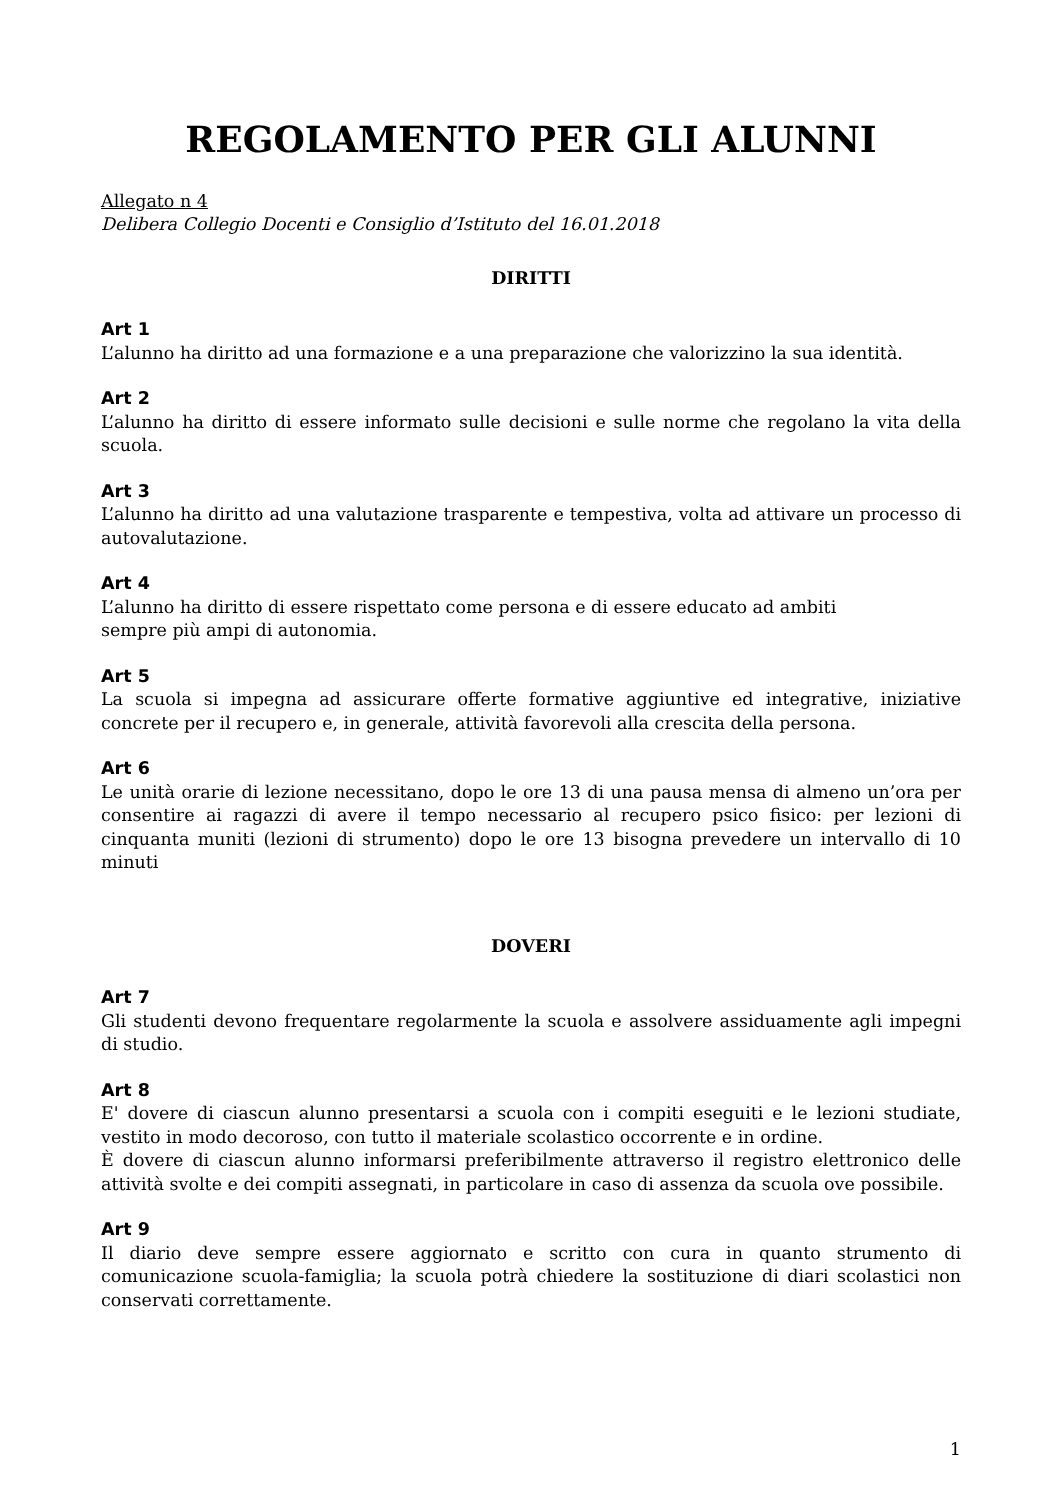REGOLAMENTO PER GLI ALUNNI
Allegato n 4
Delibera Collegio Docenti e Consiglio d’Istituto del 16.01.2018
DIRITTI
Art 1
L’alunno ha diritto ad una formazione e a una preparazione che valorizzino la sua identità.
Art 2
L’alunno ha diritto di essere informato sulle decisioni e sulle norme che regolano la vita della scuola.
Art 3
L’alunno ha diritto ad una valutazione trasparente e tempestiva, volta ad attivare un processo di autovalutazione.
Art 4
L’alunno ha diritto di essere rispettato come persona e di essere educato ad ambiti
sempre più ampi di autonomia.
Art 5
La scuola si impegna ad assicurare offerte formative aggiuntive ed integrative, iniziative concrete per il recupero e, in generale, attività favorevoli alla crescita della persona.
Art 6
Le unità orarie di lezione necessitano, dopo le ore 13 di una pausa mensa di almeno un’ora per consentire ai ragazzi di avere il tempo necessario al recupero psico fisico: per lezioni di cinquanta muniti (lezioni di strumento) dopo le ore 13 bisogna prevedere un intervallo di 10 minuti
DOVERI
Art 7
Gli studenti devono frequentare regolarmente la scuola e assolvere assiduamente agli impegni di studio.
Art 8
E' dovere di ciascun alunno presentarsi a scuola con i compiti eseguiti e le lezioni studiate, vestito in modo decoroso, con tutto il materiale scolastico occorrente e in ordine.
È dovere di ciascun alunno informarsi preferibilmente attraverso il registro elettronico delle attività svolte e dei compiti assegnati, in particolare in caso di assenza da scuola ove possibile.
Art 9
Il diario deve sempre essere aggiornato e scritto con cura in quanto strumento di comunicazione scuola-famiglia; la scuola potrà chiedere la sostituzione di diari scolastici non conservati correttamente.
1